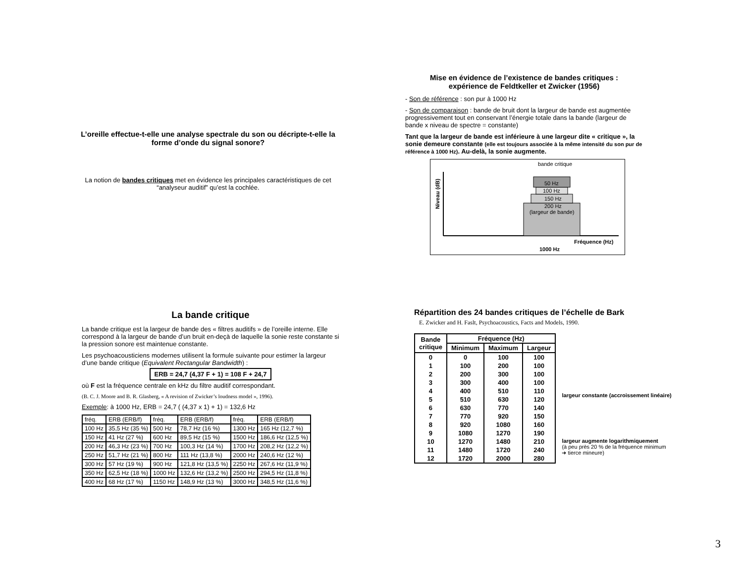L’oreille effectue-t-elle une analyse spectrale du son ou décripte-t-elle la forme d’onde du signal sonore?
La notion de bandes critiques met en évidence les principales caractéristiques de cet “analyseur auditif” qu’est la cochlée.
Mise en évidence de l’existence de bandes critiques :
expérience de Feldtkeller et Zwicker (1956)
- Son de référence : son pur à 1000 Hz
- Son de comparaison : bande de bruit dont la largeur de bande est augmentée progressivement tout en conservant l’énergie totale dans la bande (largeur de bande x niveau de spectre = constante)
Tant que la largeur de bande est inférieure à une largeur dite « critique », la sonie demeure constante (elle est toujours associée à la même intensité du son pur de référence à 1000 Hz). Au-delà, la sonie augmente.
bande critique
50 Hz
100 Hz
150 Hz
200 Hz
(largeur de bande)
Fréquence (Hz)
1000 Hz
Niveau (dB)
La bande critique
La bande critique est la largeur de bande des « filtres auditifs » de l’oreille interne. Elle correspond à la largeur de bande d’un bruit en-deçà de laquelle la sonie reste constante si la pression sonore est maintenue constante.
Les psychoacousticiens modernes utilisent la formule suivante pour estimer la largeur d’une bande critique (Equivalent Rectangular Bandwidth) :
ERB = 24,7 (4,37 F + 1) = 108 F + 24,7
où F est la fréquence centrale en kHz du filtre auditif correspondant.
(B. C. J. Moore and B. R. Glasberg, « A revision of Zwicker’s loudness model », 1996).
Exemple: à 1000 Hz, ERB = 24,7 ( (4,37 x 1) + 1) = 132,6 Hz
| fréq. | ERB (ERB/f) | fréq. | ERB (ERB/f) | fréq. | ERB (ERB/f) |
| 100 Hz | 35,5 Hz (35 %) | 500 Hz | 78,7 Hz (16 %) | 1300 Hz | 165 Hz (12,7 %) |
| 150 Hz | 41 Hz (27 %) | 600 Hz | 89,5 Hz (15 %) | 1500 Hz | 186,6 Hz (12,5 %) |
| 200 Hz | 46,3 Hz (23 %) | 700 Hz | 100,3 Hz (14 %) | 1700 Hz | 208,2 Hz (12,2 %) |
| 250 Hz | 51,7 Hz (21 %) | 800 Hz | 111 Hz (13,8 %) | 2000 Hz | 240,6 Hz (12 %) |
| 300 Hz | 57 Hz (19 %) | 900 Hz | 121,8 Hz (13,5 %) | 2250 Hz | 267,6 Hz (11,9 %) |
| 350 Hz | 62,5 Hz (18 %) | 1000 Hz | 132,6 Hz (13,2 %) | 2500 Hz | 294,5 Hz (11,8 %) |
| 400 Hz | 68 Hz (17 %) | 1150 Hz | 148,9 Hz (13 %) | 3000 Hz | 348,5 Hz (11,6 %) |
Répartition des 24 bandes critiques de l’échelle de Bark
E. Zwicker and H. Faslt, Psychoacoustics, Facts and Models, 1990.
| Bande critique | Fréquence (Hz) | | |
| --- | --- | --- | --- |
| | Minimum | Maximum | Largeur |
| 0 | 0 | 100 | 100 |
| 1 | 100 | 200 | 100 |
| 2 | 200 | 300 | 100 |
| 3 | 300 | 400 | 100 |
| 4 | 400 | 510 | 110 |
| 5 | 510 | 630 | 120 |
| 6 | 630 | 770 | 140 |
| 7 | 770 | 920 | 150 |
| 8 | 920 | 1080 | 160 |
| 9 | 1080 | 1270 | 190 |
| 10 | 1270 | 1480 | 210 |
| 11 | 1480 | 1720 | 240 |
| 12 | 1720 | 2000 | 280 |
largeur constante (accroissement linéaire)
largeur augmente logarithmiquement
(à peu près 20 % de la fréquence minimum ➜ tierce mineure)
3